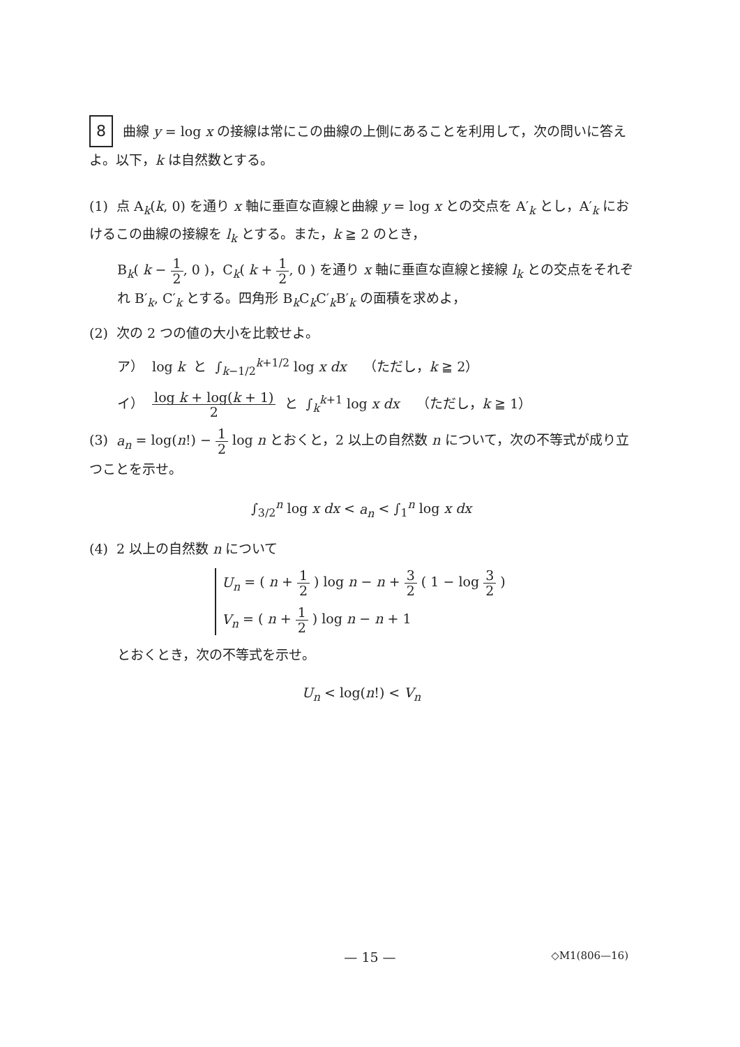8 曲線 y = log x の接線は常にこの曲線の上側にあることを利用して，次の問いに答えよ。以下，k は自然数とする。
(1) 点 A<sub>k</sub>(k, 0) を通り x 軸に垂直な直線と曲線 y = log x との交点を A′<sub>k</sub> とし，A′<sub>k</sub> におけるこの曲線の接線を l<sub>k</sub> とする。また，k ≧ 2 のとき，
B<sub>k</sub>( k − 1 2, 0 )，C<sub>k</sub>( k + 1 2, 0 ) を通り x 軸に垂直な直線と接線 l<sub>k</sub> との交点をそれぞれ B′<sub>k</sub>, C′<sub>k</sub> とする。四角形 B<sub>k</sub>C<sub>k</sub>C′<sub>k</sub>B′<sub>k</sub> の面積を求めよ，
(2) 次の 2 つの値の大小を比較せよ。
ア） log k と ∫<sub>k−1/2</sub><sup>k+1/2</sup> log x dx （ただし，k ≧ 2）
イ） log k + log(k + 1) 2 と ∫<sub>k</sub><sup>k+1</sup> log x dx （ただし，k ≧ 1）
(3) a<sub>n</sub> = log(n!) − 1 2 log n とおくと，2 以上の自然数 n について，次の不等式が成り立つことを示せ。
∫<sub>3/2</sub><sup>n</sup> log x dx < a<sub>n</sub> < ∫<sub>1</sub><sup>n</sup> log x dx
(4) 2 以上の自然数 n について
U<sub>n</sub> = ( n + 1 2 ) log n − n + 3 2 ( 1 − log 3 2 )
V<sub>n</sub> = ( n + 1 2 ) log n − n + 1
とおくとき，次の不等式を示せ。
U<sub>n</sub> < log(n!) < V<sub>n</sub>
— 15 —
◇M1(806—16)